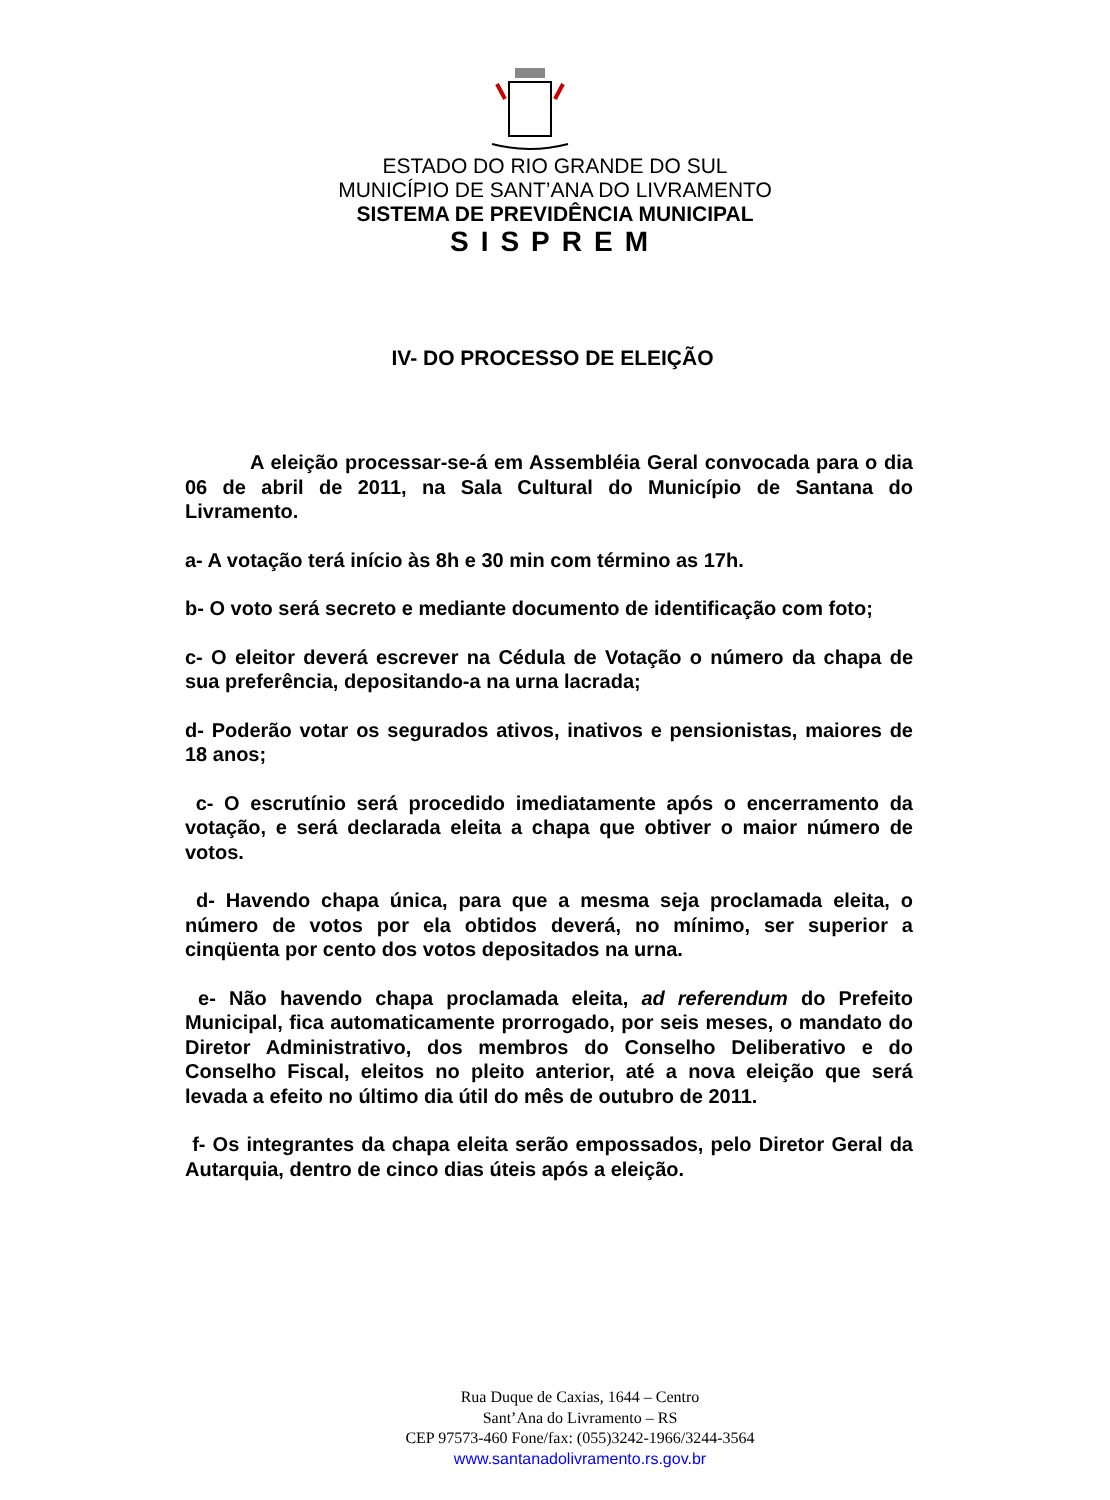ESTADO DO RIO GRANDE DO SUL
MUNICÍPIO DE SANT’ANA DO LIVRAMENTO
SISTEMA DE PREVIDÊNCIA MUNICIPAL
SISPREM
IV- DO PROCESSO DE ELEIÇÃO
A eleição processar-se-á em Assembléia Geral convocada para o dia 06 de abril de 2011, na Sala Cultural do Município de Santana do Livramento.
a- A votação terá início às 8h e 30 min com término as 17h.
b- O voto será secreto e mediante documento de identificação com foto;
c- O eleitor deverá escrever na Cédula de Votação o número da chapa de sua preferência, depositando-a na urna lacrada;
d- Poderão votar os segurados ativos, inativos e pensionistas, maiores de 18 anos;
c- O escrutínio será procedido imediatamente após o encerramento da votação, e será declarada eleita a chapa que obtiver o maior número de votos.
d- Havendo chapa única, para que a mesma seja proclamada eleita, o número de votos por ela obtidos deverá, no mínimo, ser superior a cinqüenta por cento dos votos depositados na urna.
e- Não havendo chapa proclamada eleita, ad referendum do Prefeito Municipal, fica automaticamente prorrogado, por seis meses, o mandato do Diretor Administrativo, dos membros do Conselho Deliberativo e do Conselho Fiscal, eleitos no pleito anterior, até a nova eleição que será levada a efeito no último dia útil do mês de outubro de 2011.
f- Os integrantes da chapa eleita serão empossados, pelo Diretor Geral da Autarquia, dentro de cinco dias úteis após a eleição.
Rua Duque de Caxias, 1644 – Centro
Sant’Ana do Livramento – RS
CEP 97573-460 Fone/fax: (055)3242-1966/3244-3564
www.santanadolivramento.rs.gov.br